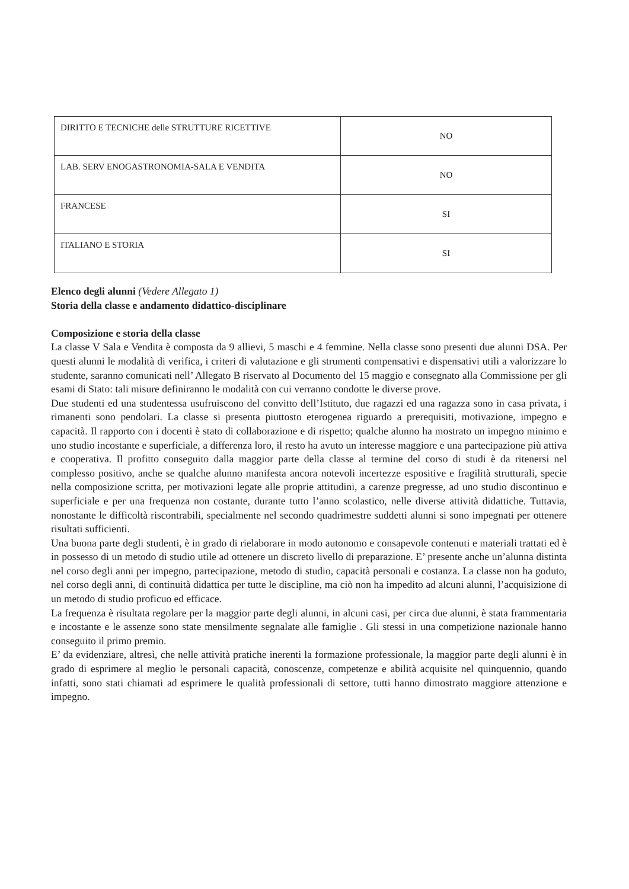| DIRITTO E TECNICHE delle STRUTTURE RICETTIVE | NO |
| LAB. SERV ENOGASTRONOMIA-SALA E VENDITA | NO |
| FRANCESE | SI |
| ITALIANO E STORIA | SI |
Elenco degli alunni (Vedere Allegato 1)
Storia della classe e andamento didattico-disciplinare
Composizione e storia della classe
La classe V Sala e Vendita è composta da 9 allievi, 5 maschi e 4 femmine. Nella classe sono presenti due alunni DSA. Per questi alunni le modalità di verifica, i criteri di valutazione e gli strumenti compensativi e dispensativi utili a valorizzare lo studente, saranno comunicati nell’ Allegato B riservato al Documento del 15 maggio e consegnato alla Commissione per gli esami di Stato: tali misure definiranno le modalità con cui verranno condotte le diverse prove.
Due studenti ed una studentessa usufruiscono del convitto dell’Istituto, due ragazzi ed una ragazza sono in casa privata, i rimanenti sono pendolari. La classe si presenta piuttosto eterogenea riguardo a prerequisiti, motivazione, impegno e capacità. Il rapporto con i docenti è stato di collaborazione e di rispetto; qualche alunno ha mostrato un impegno minimo e uno studio incostante e superficiale, a differenza loro, il resto ha avuto un interesse maggiore e una partecipazione più attiva e cooperativa. Il profitto conseguito dalla maggior parte della classe al termine del corso di studi è da ritenersi nel complesso positivo, anche se qualche alunno manifesta ancora notevoli incertezze espositive e fragilità strutturali, specie nella composizione scritta, per motivazioni legate alle proprie attitudini, a carenze pregresse, ad uno studio discontinuo e superficiale e per una frequenza non costante, durante tutto l’anno scolastico, nelle diverse attività didattiche. Tuttavia, nonostante le difficoltà riscontrabili, specialmente nel secondo quadrimestre suddetti alunni si sono impegnati per ottenere risultati sufficienti.
Una buona parte degli studenti, è in grado di rielaborare in modo autonomo e consapevole contenuti e materiali trattati ed è in possesso di un metodo di studio utile ad ottenere un discreto livello di preparazione. E’ presente anche un’alunna distinta nel corso degli anni per impegno, partecipazione, metodo di studio, capacità personali e costanza. La classe non ha goduto, nel corso degli anni, di continuità didattica per tutte le discipline, ma ciò non ha impedito ad alcuni alunni, l’acquisizione di un metodo di studio proficuo ed efficace.
La frequenza è risultata regolare per la maggior parte degli alunni, in alcuni casi, per circa due alunni, è stata frammentaria e incostante e le assenze sono state mensilmente segnalate alle famiglie . Gli stessi in una competizione nazionale hanno conseguito il primo premio.
E’ da evidenziare, altresì, che nelle attività pratiche inerenti la formazione professionale, la maggior parte degli alunni è in grado di esprimere al meglio le personali capacità, conoscenze, competenze e abilità acquisite nel quinquennio, quando infatti, sono stati chiamati ad esprimere le qualità professionali di settore, tutti hanno dimostrato maggiore attenzione e impegno.